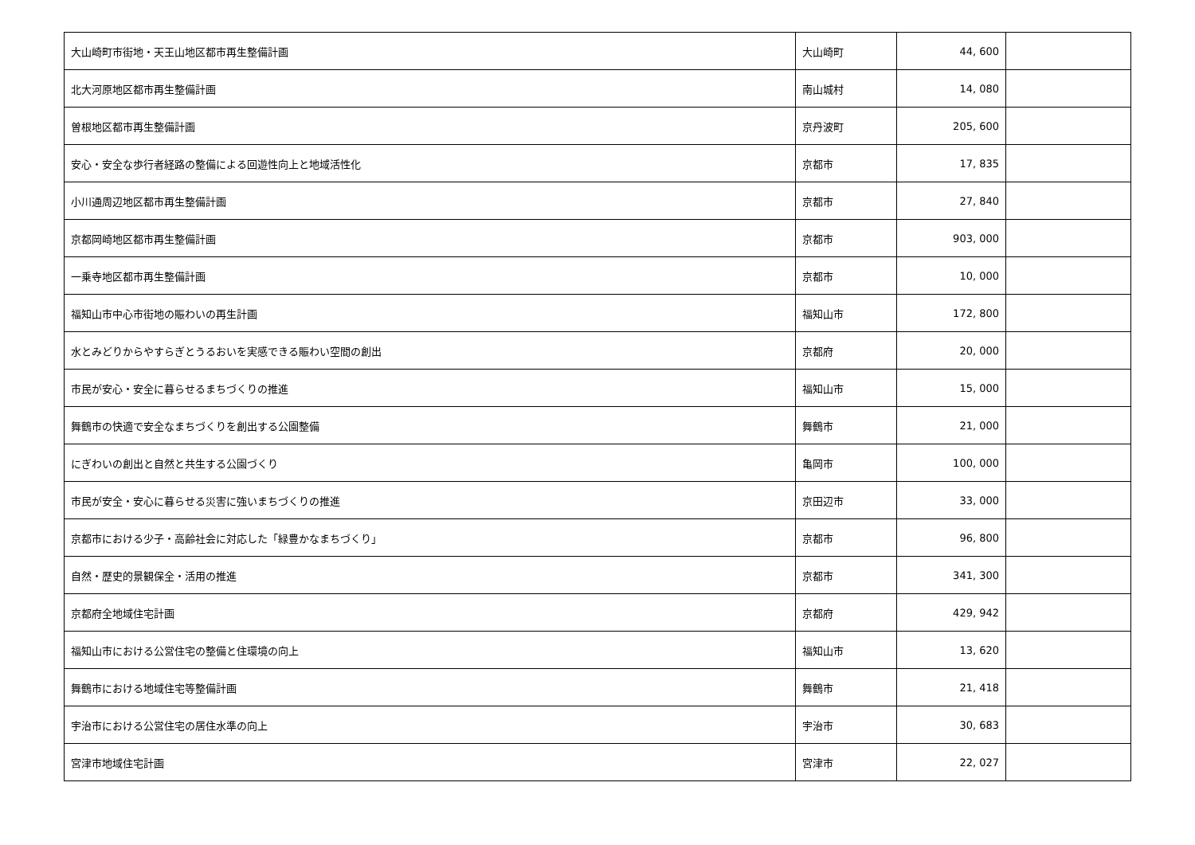| 大山崎町市街地・天王山地区都市再生整備計画 | 大山崎町 | 44, 600 | |
| 北大河原地区都市再生整備計画 | 南山城村 | 14, 080 | |
| 曽根地区都市再生整備計画 | 京丹波町 | 205, 600 | |
| 安心・安全な歩行者経路の整備による回遊性向上と地域活性化 | 京都市 | 17, 835 | |
| 小川通周辺地区都市再生整備計画 | 京都市 | 27, 840 | |
| 京都岡崎地区都市再生整備計画 | 京都市 | 903, 000 | |
| 一乗寺地区都市再生整備計画 | 京都市 | 10, 000 | |
| 福知山市中心市街地の賑わいの再生計画 | 福知山市 | 172, 800 | |
| 水とみどりからやすらぎとうるおいを実感できる賑わい空間の創出 | 京都府 | 20, 000 | |
| 市民が安心・安全に暮らせるまちづくりの推進 | 福知山市 | 15, 000 | |
| 舞鶴市の快適で安全なまちづくりを創出する公園整備 | 舞鶴市 | 21, 000 | |
| にぎわいの創出と自然と共生する公園づくり | 亀岡市 | 100, 000 | |
| 市民が安全・安心に暮らせる災害に強いまちづくりの推進 | 京田辺市 | 33, 000 | |
| 京都市における少子・高齢社会に対応した「緑豊かなまちづくり」 | 京都市 | 96, 800 | |
| 自然・歴史的景観保全・活用の推進 | 京都市 | 341, 300 | |
| 京都府全地域住宅計画 | 京都府 | 429, 942 | |
| 福知山市における公営住宅の整備と住環境の向上 | 福知山市 | 13, 620 | |
| 舞鶴市における地域住宅等整備計画 | 舞鶴市 | 21, 418 | |
| 宇治市における公営住宅の居住水準の向上 | 宇治市 | 30, 683 | |
| 宮津市地域住宅計画 | 宮津市 | 22, 027 | |